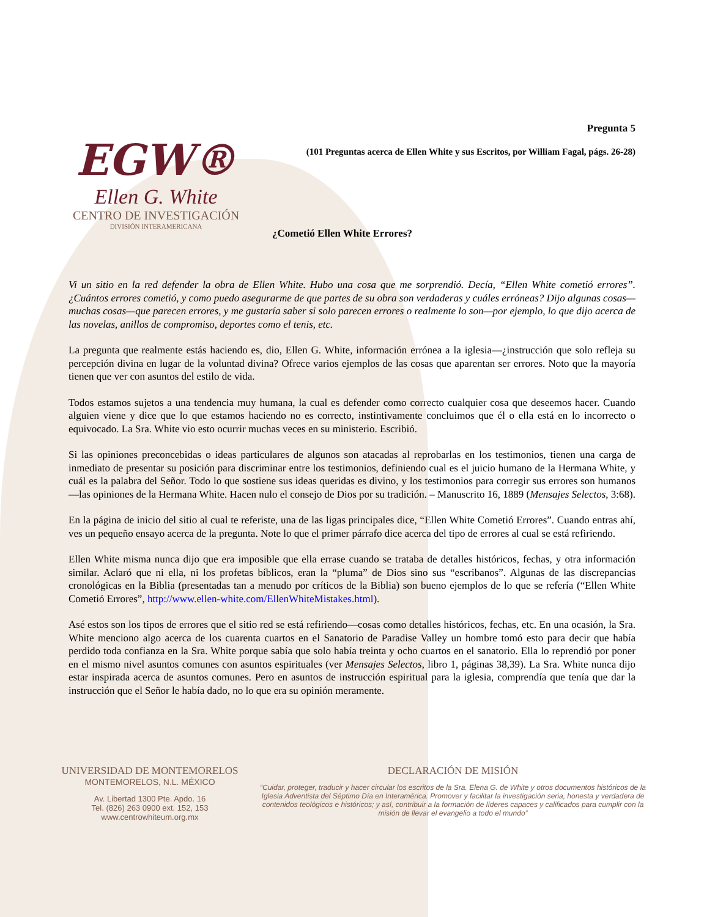EGW®
Ellen G. White
CENTRO DE INVESTIGACIÓN
DIVISIÓN INTERAMERICANA
Pregunta 5
(101 Preguntas acerca de Ellen White y sus Escritos, por William Fagal, págs. 26-28)
¿Cometió Ellen White Errores?
Vi un sitio en la red defender la obra de Ellen White. Hubo una cosa que me sorprendió. Decía, “Ellen White cometió errores”. ¿Cuántos errores cometió, y como puedo asegurarme de que partes de su obra son verdaderas y cuáles erróneas? Dijo algunas cosas—muchas cosas—que parecen errores, y me gustaría saber si solo parecen errores o realmente lo son—por ejemplo, lo que dijo acerca de las novelas, anillos de compromiso, deportes como el tenis, etc.
La pregunta que realmente estás haciendo es, dio, Ellen G. White, información errónea a la iglesia—¿instrucción que solo refleja su percepción divina en lugar de la voluntad divina? Ofrece varios ejemplos de las cosas que aparentan ser errores. Noto que la mayoría tienen que ver con asuntos del estilo de vida.
Todos estamos sujetos a una tendencia muy humana, la cual es defender como correcto cualquier cosa que deseemos hacer. Cuando alguien viene y dice que lo que estamos haciendo no es correcto, instintivamente concluimos que él o ella está en lo incorrecto o equivocado. La Sra. White vio esto ocurrir muchas veces en su ministerio. Escribió.
Si las opiniones preconcebidas o ideas particulares de algunos son atacadas al reprobarlas en los testimonios, tienen una carga de inmediato de presentar su posición para discriminar entre los testimonios, definiendo cual es el juicio humano de la Hermana White, y cuál es la palabra del Señor. Todo lo que sostiene sus ideas queridas es divino, y los testimonios para corregir sus errores son humanos—las opiniones de la Hermana White. Hacen nulo el consejo de Dios por su tradición. – Manuscrito 16, 1889 (Mensajes Selectos, 3:68).
En la página de inicio del sitio al cual te referiste, una de las ligas principales dice, “Ellen White Cometió Errores”. Cuando entras ahí, ves un pequeño ensayo acerca de la pregunta. Note lo que el primer párrafo dice acerca del tipo de errores al cual se está refiriendo.
Ellen White misma nunca dijo que era imposible que ella errase cuando se trataba de detalles históricos, fechas, y otra información similar. Aclaró que ni ella, ni los profetas bíblicos, eran la “pluma” de Dios sino sus “escribanos”. Algunas de las discrepancias cronológicas en la Biblia (presentadas tan a menudo por críticos de la Biblia) son bueno ejemplos de lo que se refería (“Ellen White Cometió Errores”, http://www.ellen-white.com/EllenWhiteMistakes.html).
Asé estos son los tipos de errores que el sitio red se está refiriendo—cosas como detalles históricos, fechas, etc. En una ocasión, la Sra. White menciono algo acerca de los cuarenta cuartos en el Sanatorio de Paradise Valley un hombre tomó esto para decir que había perdido toda confianza en la Sra. White porque sabía que solo había treinta y ocho cuartos en el sanatorio. Ella lo reprendió por poner en el mismo nivel asuntos comunes con asuntos espirituales (ver Mensajes Selectos, libro 1, páginas 38,39). La Sra. White nunca dijo estar inspirada acerca de asuntos comunes. Pero en asuntos de instrucción espiritual para la iglesia, comprendía que tenía que dar la instrucción que el Señor le había dado, no lo que era su opinión meramente.
UNIVERSIDAD DE MONTEMORELOS
MONTEMORELOS, N.L. MÉXICO
Av. Libertad 1300 Pte. Apdo. 16
Tel. (826) 263 0900 ext. 152, 153
www.centrowhiteum.org.mx
DECLARACIÓN DE MISIÓN
“Cuidar, proteger, traducir y hacer circular los escritos de la Sra. Elena G. de White y otros documentos históricos de la Iglesia Adventista del Séptimo Día en Interamérica. Promover y facilitar la investigación seria, honesta y verdadera de contenidos teológicos e históricos; y así, contribuir a la formación de líderes capaces y calificados para cumplir con la misión de llevar el evangelio a todo el mundo”